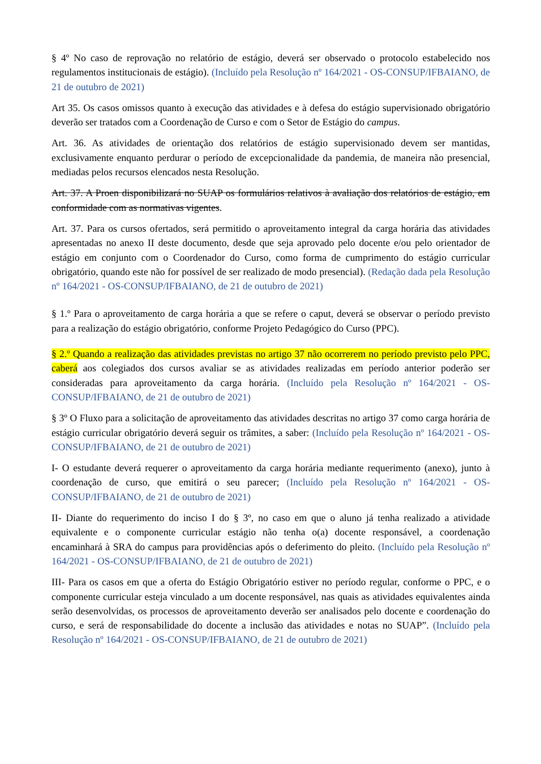§ 4º No caso de reprovação no relatório de estágio, deverá ser observado o protocolo estabelecido nos regulamentos institucionais de estágio). (Incluído pela Resolução nº 164/2021 - OS-CONSUP/IFBAIANO, de 21 de outubro de 2021)
Art 35. Os casos omissos quanto à execução das atividades e à defesa do estágio supervisionado obrigatório deverão ser tratados com a Coordenação de Curso e com o Setor de Estágio do campus.
Art. 36. As atividades de orientação dos relatórios de estágio supervisionado devem ser mantidas, exclusivamente enquanto perdurar o período de excepcionalidade da pandemia, de maneira não presencial, mediadas pelos recursos elencados nesta Resolução.
Art. 37. A Proen disponibilizará no SUAP os formulários relativos à avaliação dos relatórios de estágio, em conformidade com as normativas vigentes.
Art. 37. Para os cursos ofertados, será permitido o aproveitamento integral da carga horária das atividades apresentadas no anexo II deste documento, desde que seja aprovado pelo docente e/ou pelo orientador de estágio em conjunto com o Coordenador do Curso, como forma de cumprimento do estágio curricular obrigatório, quando este não for possível de ser realizado de modo presencial). (Redação dada pela Resolução nº 164/2021 - OS-CONSUP/IFBAIANO, de 21 de outubro de 2021)
§ 1.º Para o aproveitamento de carga horária a que se refere o caput, deverá se observar o período previsto para a realização do estágio obrigatório, conforme Projeto Pedagógico do Curso (PPC).
§ 2.º Quando a realização das atividades previstas no artigo 37 não ocorrerem no período previsto pelo PPC, caberá aos colegiados dos cursos avaliar se as atividades realizadas em período anterior poderão ser consideradas para aproveitamento da carga horária. (Incluído pela Resolução nº 164/2021 - OS-CONSUP/IFBAIANO, de 21 de outubro de 2021)
§ 3º O Fluxo para a solicitação de aproveitamento das atividades descritas no artigo 37 como carga horária de estágio curricular obrigatório deverá seguir os trâmites, a saber: (Incluído pela Resolução nº 164/2021 - OS-CONSUP/IFBAIANO, de 21 de outubro de 2021)
I- O estudante deverá requerer o aproveitamento da carga horária mediante requerimento (anexo), junto à coordenação de curso, que emitirá o seu parecer; (Incluído pela Resolução nº 164/2021 - OS-CONSUP/IFBAIANO, de 21 de outubro de 2021)
II- Diante do requerimento do inciso I do § 3º, no caso em que o aluno já tenha realizado a atividade equivalente e o componente curricular estágio não tenha o(a) docente responsável, a coordenação encaminhará à SRA do campus para providências após o deferimento do pleito. (Incluído pela Resolução nº 164/2021 - OS-CONSUP/IFBAIANO, de 21 de outubro de 2021)
III- Para os casos em que a oferta do Estágio Obrigatório estiver no período regular, conforme o PPC, e o componente curricular esteja vinculado a um docente responsável, nas quais as atividades equivalentes ainda serão desenvolvidas, os processos de aproveitamento deverão ser analisados pelo docente e coordenação do curso, e será de responsabilidade do docente a inclusão das atividades e notas no SUAP”. (Incluído pela Resolução nº 164/2021 - OS-CONSUP/IFBAIANO, de 21 de outubro de 2021)